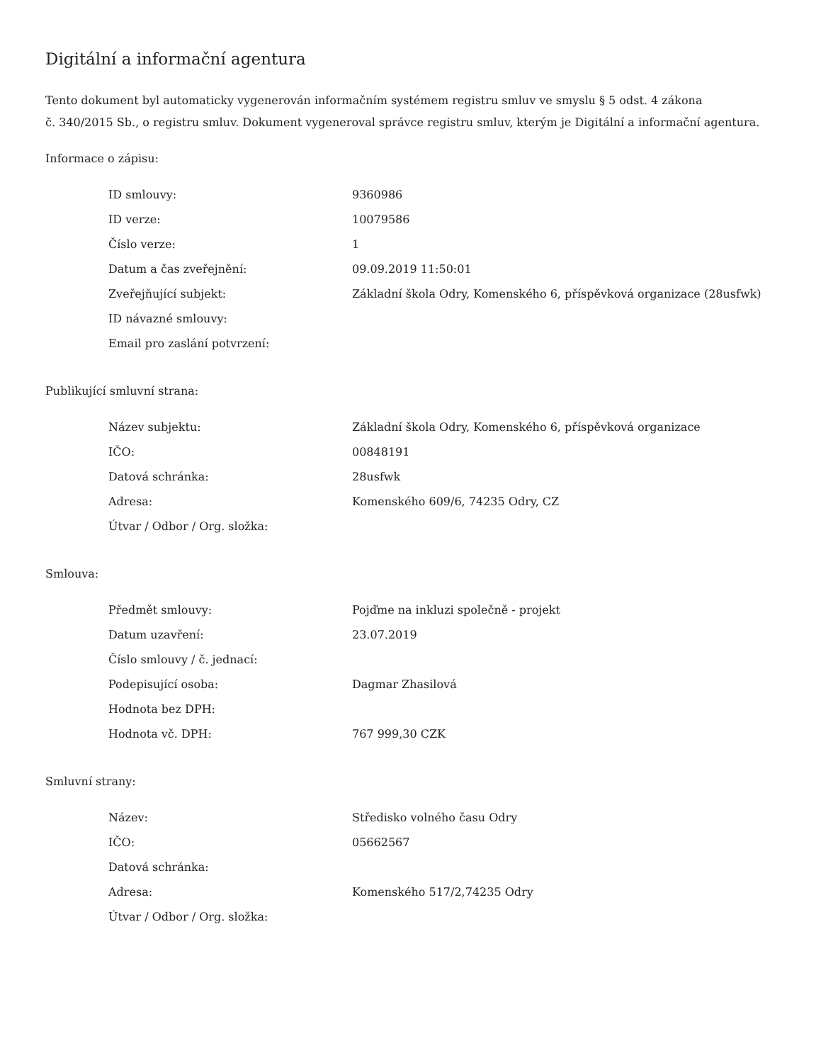Digitální a informační agentura
Tento dokument byl automaticky vygenerován informačním systémem registru smluv ve smyslu § 5 odst. 4 zákona
č. 340/2015 Sb., o registru smluv. Dokument vygeneroval správce registru smluv, kterým je Digitální a informační agentura.
Informace o zápisu:
| ID smlouvy: | 9360986 |
| ID verze: | 10079586 |
| Číslo verze: | 1 |
| Datum a čas zveřejnění: | 09.09.2019 11:50:01 |
| Zveřejňující subjekt: | Základní škola Odry, Komenského 6, příspěvková organizace (28usfwk) |
| ID návazné smlouvy: | |
| Email pro zaslání potvrzení: | |
Publikující smluvní strana:
| Název subjektu: | Základní škola Odry, Komenského 6, příspěvková organizace |
| IČO: | 00848191 |
| Datová schránka: | 28usfwk |
| Adresa: | Komenského 609/6, 74235 Odry, CZ |
| Útvar / Odbor / Org. složka: | |
Smlouva:
| Předmět smlouvy: | Pojďme na inkluzi společně - projekt |
| Datum uzavření: | 23.07.2019 |
| Číslo smlouvy / č. jednací: | |
| Podepisující osoba: | Dagmar Zhasilová |
| Hodnota bez DPH: | |
| Hodnota vč. DPH: | 767 999,30 CZK |
Smluvní strany:
| Název: | Středisko volného času Odry |
| IČO: | 05662567 |
| Datová schránka: | |
| Adresa: | Komenského 517/2,74235 Odry |
| Útvar / Odbor / Org. složka: | |